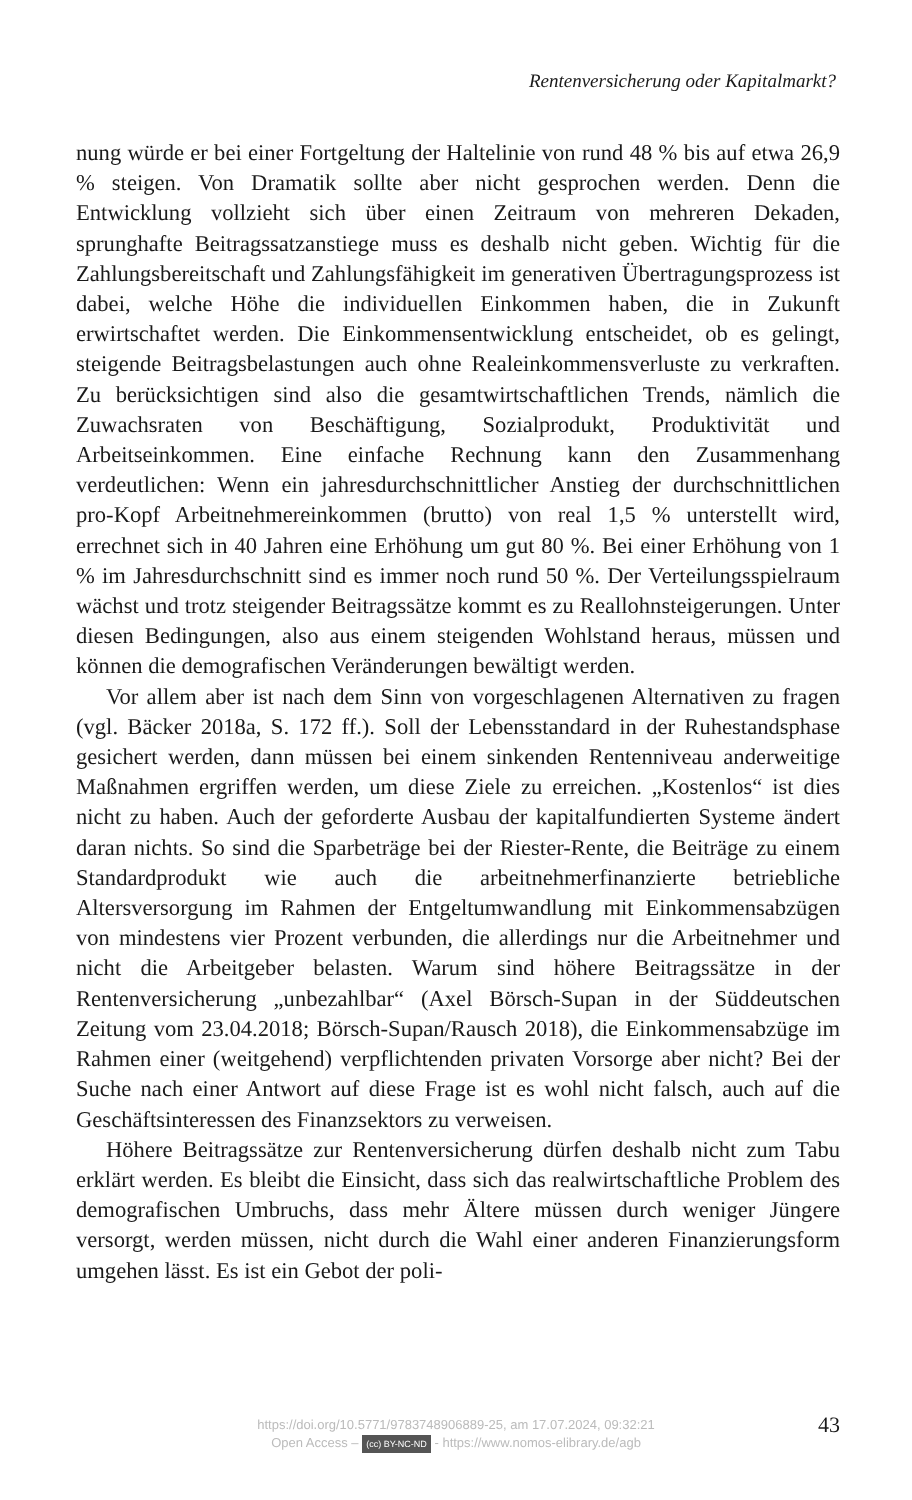Rentenversicherung oder Kapitalmarkt?
nung würde er bei einer Fortgeltung der Haltelinie von rund 48 % bis auf etwa 26,9 % steigen. Von Dramatik sollte aber nicht gesprochen werden. Denn die Entwicklung vollzieht sich über einen Zeitraum von mehreren Dekaden, sprunghafte Beitragssatzanstiege muss es deshalb nicht geben. Wichtig für die Zahlungsbereitschaft und Zahlungsfähigkeit im generati­ven Übertragungsprozess ist dabei, welche Höhe die individuellen Ein­kommen haben, die in Zukunft erwirtschaftet werden. Die Einkommens­entwicklung entscheidet, ob es gelingt, steigende Beitragsbelastungen auch ohne Realeinkommensverluste zu verkraften. Zu berücksichtigen sind also die gesamtwirtschaftlichen Trends, nämlich die Zuwachsraten von Be­schäftigung, Sozialprodukt, Produktivität und Arbeitseinkommen. Eine einfache Rechnung kann den Zusammenhang verdeutlichen: Wenn ein jahresdurchschnittlicher Anstieg der durchschnittlichen pro-Kopf Arbeit­nehmereinkommen (brutto) von real 1,5 % unterstellt wird, errechnet sich in 40 Jahren eine Erhöhung um gut 80 %. Bei einer Erhöhung von 1 % im Jahresdurchschnitt sind es immer noch rund 50 %. Der Verteilungsspiel­raum wächst und trotz steigender Beitragssätze kommt es zu Reallohnstei­gerungen. Unter diesen Bedingungen, also aus einem steigenden Wohl­stand heraus, müssen und können die demografischen Veränderungen be­wältigt werden.
Vor allem aber ist nach dem Sinn von vorgeschlagenen Alternativen zu fragen (vgl. Bäcker 2018a, S. 172 ff.). Soll der Lebensstandard in der Ruhe­standsphase gesichert werden, dann müssen bei einem sinkenden Renten­niveau anderweitige Maßnahmen ergriffen werden, um diese Ziele zu er­reichen. „Kostenlos“ ist dies nicht zu haben. Auch der geforderte Ausbau der kapitalfundierten Systeme ändert daran nichts. So sind die Sparbeträge bei der Riester-Rente, die Beiträge zu einem Standardprodukt wie auch die arbeitnehmerfinanzierte betriebliche Altersversorgung im Rahmen der Entgeltumwandlung mit Einkommensabzügen von mindestens vier Pro­zent verbunden, die allerdings nur die Arbeitnehmer und nicht die Arbeit­geber belasten. Warum sind höhere Beitragssätze in der Rentenversiche­rung „unbezahlbar“ (Axel Börsch-Supan in der Süddeutschen Zeitung vom 23.04.2018; Börsch-Supan/Rausch 2018), die Einkommensabzüge im Rah­men einer (weitgehend) verpflichtenden privaten Vorsorge aber nicht? Bei der Suche nach einer Antwort auf diese Frage ist es wohl nicht falsch, auch auf die Geschäftsinteressen des Finanzsektors zu verweisen.
Höhere Beitragssätze zur Rentenversicherung dürfen deshalb nicht zum Tabu erklärt werden. Es bleibt die Einsicht, dass sich das realwirtschaftli­che Problem des demografischen Umbruchs, dass mehr Ältere müssen durch weniger Jüngere versorgt, werden müssen, nicht durch die Wahl einer anderen Finanzierungsform umgehen lässt. Es ist ein Gebot der poli-
https://doi.org/10.5771/9783748906889-25, am 17.07.2024, 09:32:21
Open Access – (cc) BY-NC-ND - https://www.nomos-elibrary.de/agb
43